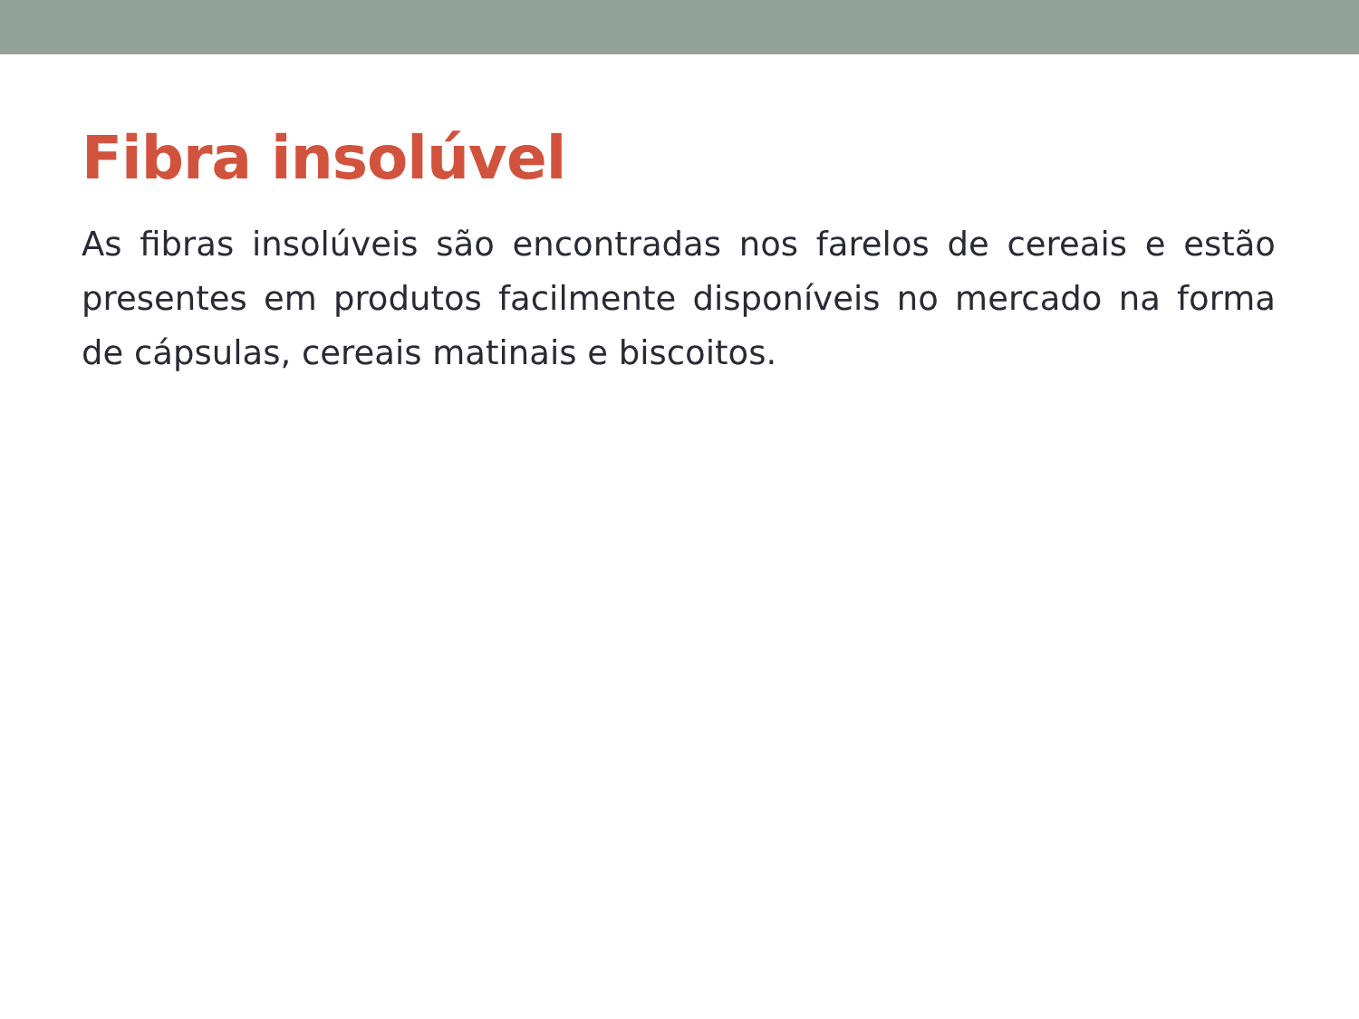Fibra insolúvel
As fibras insolúveis são encontradas nos farelos de cereais e estão presentes em produtos facilmente disponíveis no mercado na forma de cápsulas, cereais matinais e biscoitos.